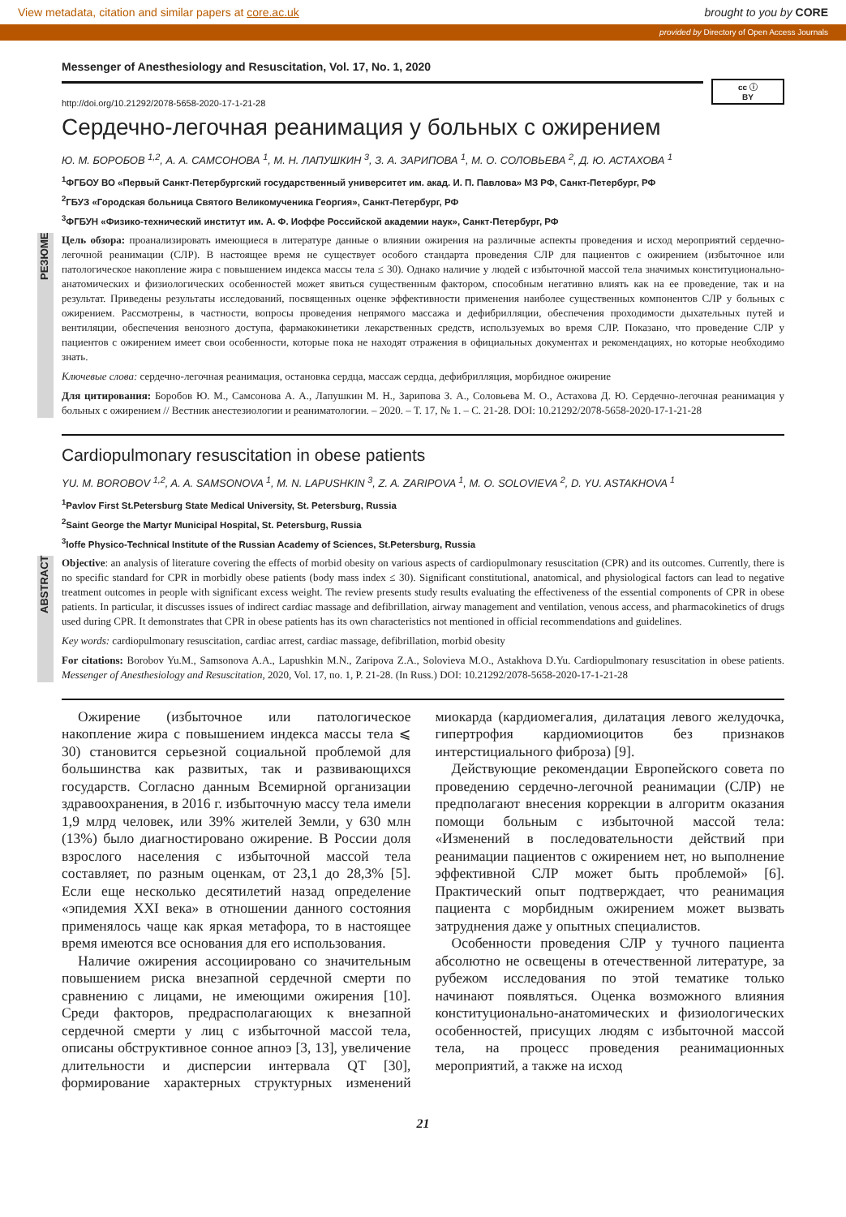View metadata, citation and similar papers at core.ac.uk brought to you by CORE
provided by Directory of Open Access Journals
Messenger of Anesthesiology and Resuscitation, Vol. 17, No. 1, 2020
http://doi.org/10.21292/2078-5658-2020-17-1-21-28 cc ⓘ
BY
Сердечно-легочная реанимация у больных с ожирением
Ю. М. БОРОБОВ <sup>1,2</sup>, А. А. САМСОНОВА <sup>1</sup>, М. Н. ЛАПУШКИН <sup>3</sup>, З. А. ЗАРИПОВА <sup>1</sup>, М. О. СОЛОВЬЕВА <sup>2</sup>, Д. Ю. АСТАХОВА <sup>1</sup>
<sup>1</sup> ФГБОУ ВО «Первый Санкт-Петербургский государственный университет им. акад. И. П. Павлова» МЗ РФ, Санкт-Петербург, РФ
<sup>2</sup> ГБУЗ «Городская больница Святого Великомученика Георгия», Санкт-Петербург, РФ
<sup>3</sup> ФГБУН «Физико-технический институт им. А. Ф. Иоффе Российской академии наук», Санкт-Петербург, РФ
РЕЗЮМЕ
Цель обзора: проанализировать имеющиеся в литературе данные о влиянии ожирения на различные аспекты проведения и исход мероприятий сердечно-легочной реанимации (СЛР). В настоящее время не существует особого стандарта проведения СЛР для пациентов с ожирением (избыточное или патологическое накопление жира с повышением индекса массы тела ≤ 30). Однако наличие у людей с избыточной массой тела значимых конституционально-анатомических и физиологических особенностей может явиться существенным фактором, способным негативно влиять как на ее проведение, так и на результат. Приведены результаты исследований, посвященных оценке эффективности применения наиболее существенных компонентов СЛР у больных с ожирением. Рассмотрены, в частности, вопросы проведения непрямого массажа и дефибрилляции, обеспечения проходимости дыхательных путей и вентиляции, обеспечения венозного доступа, фармакокинетики лекарственных средств, используемых во время СЛР. Показано, что проведение СЛР у пациентов с ожирением имеет свои особенности, которые пока не находят отражения в официальных документах и рекомендациях, но которые необходимо знать.
Ключевые слова: сердечно-легочная реанимация, остановка сердца, массаж сердца, дефибрилляция, морбидное ожирение
Для цитирования: Боробов Ю. М., Самсонова А. А., Лапушкин М. Н., Зарипова З. А., Соловьева М. О., Астахова Д. Ю. Сердечно-легочная реанимация у больных с ожирением // Вестник анестезиологии и реаниматологии. – 2020. – Т. 17, № 1. – С. 21-28. DOI: 10.21292/2078-5658-2020-17-1-21-28
Cardiopulmonary resuscitation in obese patients
YU. M. BOROBOV <sup>1,2</sup>, A. A. SAMSONOVA <sup>1</sup>, M. N. LAPUSHKIN <sup>3</sup>, Z. A. ZARIPOVA <sup>1</sup>, M. O. SOLOVIEVA <sup>2</sup>, D. YU. ASTAKHOVA <sup>1</sup>
<sup>1</sup> Pavlov First St.Petersburg State Medical University, St. Petersburg, Russia
<sup>2</sup> Saint George the Martyr Municipal Hospital, St. Petersburg, Russia
<sup>3</sup> Ioffe Physico-Technical Institute of the Russian Academy of Sciences, St.Petersburg, Russia
ABSTRACT
Objective: an analysis of literature covering the effects of morbid obesity on various aspects of cardiopulmonary resuscitation (CPR) and its outcomes. Currently, there is no specific standard for CPR in morbidly obese patients (body mass index ≤ 30). Significant constitutional, anatomical, and physiological factors can lead to negative treatment outcomes in people with significant excess weight. The review presents study results evaluating the effectiveness of the essential components of CPR in obese patients. In particular, it discusses issues of indirect cardiac massage and defibrillation, airway management and ventilation, venous access, and pharmacokinetics of drugs used during CPR. It demonstrates that CPR in obese patients has its own characteristics not mentioned in official recommendations and guidelines.
Key words: cardiopulmonary resuscitation, cardiac arrest, cardiac massage, defibrillation, morbid obesity
For citations: Borobov Yu.M., Samsonova A.A., Lapushkin M.N., Zaripova Z.A., Solovieva M.O., Astakhova D.Yu. Cardiopulmonary resuscitation in obese patients. Messenger of Anesthesiology and Resuscitation, 2020, Vol. 17, no. 1, P. 21-28. (In Russ.) DOI: 10.21292/2078-5658-2020-17-1-21-28
Ожирение (избыточное или патологическое накопление жира с повышением индекса массы тела ⩽ 30) становится серьезной социальной проблемой для большинства как развитых, так и развивающихся государств. Согласно данным Всемирной организации здравоохранения, в 2016 г. избыточную массу тела имели 1,9 млрд человек, или 39% жителей Земли, у 630 млн (13%) было диагностировано ожирение. В России доля взрослого населения с избыточной массой тела составляет, по разным оценкам, от 23,1 до 28,3% [5]. Если еще несколько десятилетий назад определение «эпидемия XXI века» в отношении данного состояния применялось чаще как яркая метафора, то в настоящее время имеются все основания для его использования.
Наличие ожирения ассоциировано со значительным повышением риска внезапной сердечной смерти по сравнению с лицами, не имеющими ожирения [10]. Среди факторов, предрасполагающих к внезапной сердечной смерти у лиц с избыточной массой тела, описаны обструктивное сонное апноэ [3, 13], увеличение длительности и дисперсии интервала QT [30], формирование характерных структурных изменений миокарда (кардиомегалия, дилатация левого желудочка, гипертрофия кардиомиоцитов без признаков интерстициального фиброза) [9].
Действующие рекомендации Европейского совета по проведению сердечно-легочной реанимации (СЛР) не предполагают внесения коррекции в алгоритм оказания помощи больным с избыточной массой тела: «Изменений в последовательности действий при реанимации пациентов с ожирением нет, но выполнение эффективной СЛР может быть проблемой» [6]. Практический опыт подтверждает, что реанимация пациента с морбидным ожирением может вызвать затруднения даже у опытных специалистов.
Особенности проведения СЛР у тучного пациента абсолютно не освещены в отечественной литературе, за рубежом исследования по этой тематике только начинают появляться. Оценка возможного влияния конституционально-анатомических и физиологических особенностей, присущих людям с избыточной массой тела, на процесс проведения реанимационных мероприятий, а также на исход
21